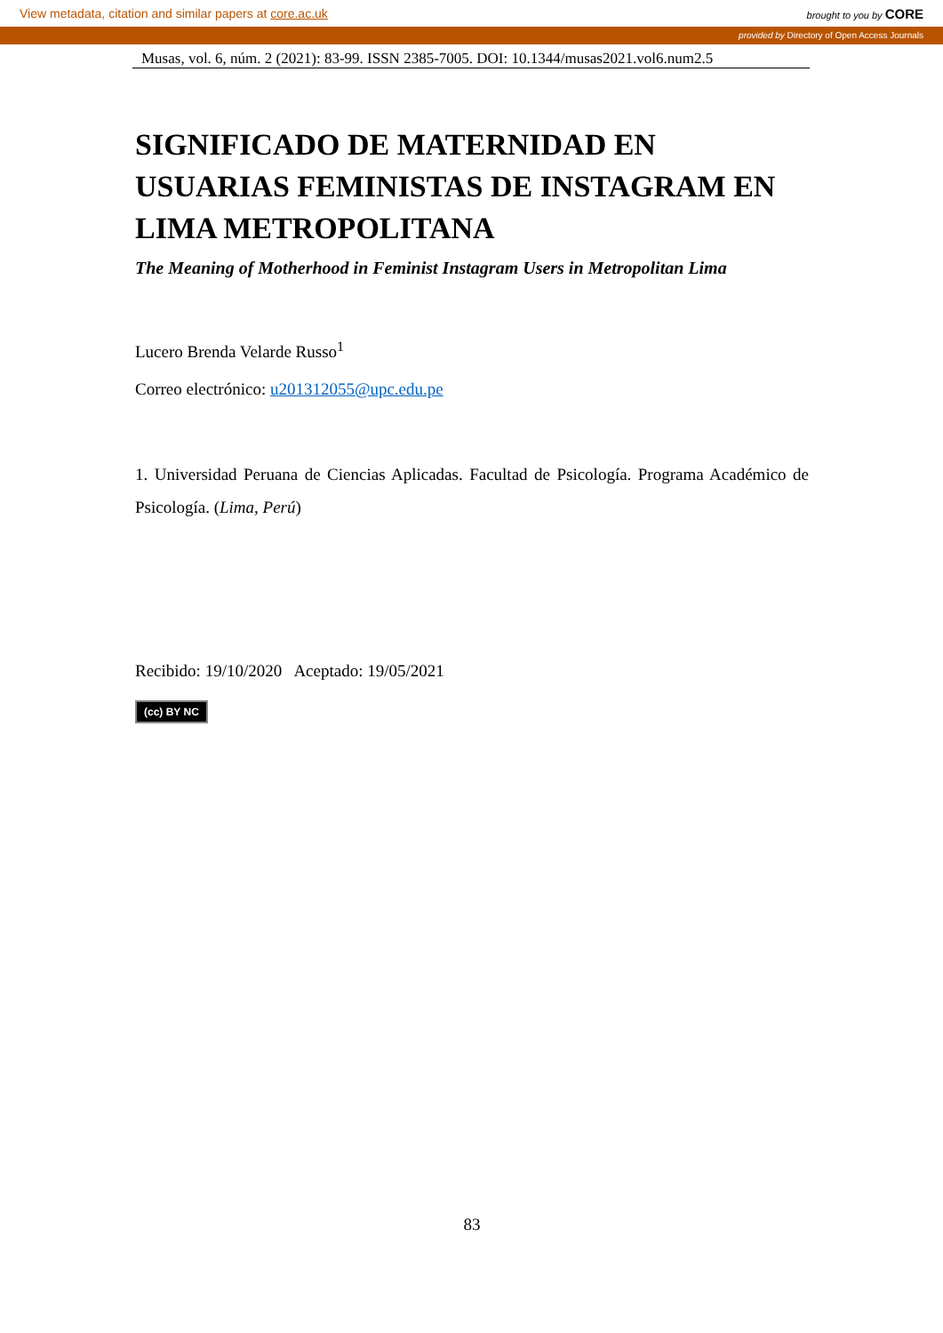View metadata, citation and similar papers at core.ac.uk brought to you by CORE
provided by Directory of Open Access Journals
Musas, vol. 6, núm. 2 (2021): 83-99. ISSN 2385-7005. DOI: 10.1344/musas2021.vol6.num2.5
SIGNIFICADO DE MATERNIDAD EN USUARIAS FEMINISTAS DE INSTAGRAM EN LIMA METROPOLITANA
The Meaning of Motherhood in Feminist Instagram Users in Metropolitan Lima
Lucero Brenda Velarde Russo<sup>1</sup>
Correo electrónico: u201312055@upc.edu.pe
1. Universidad Peruana de Ciencias Aplicadas. Facultad de Psicología. Programa Académico de Psicología. (Lima, Perú)
Recibido: 19/10/2020 Aceptado: 19/05/2021
(cc) BY NC
83